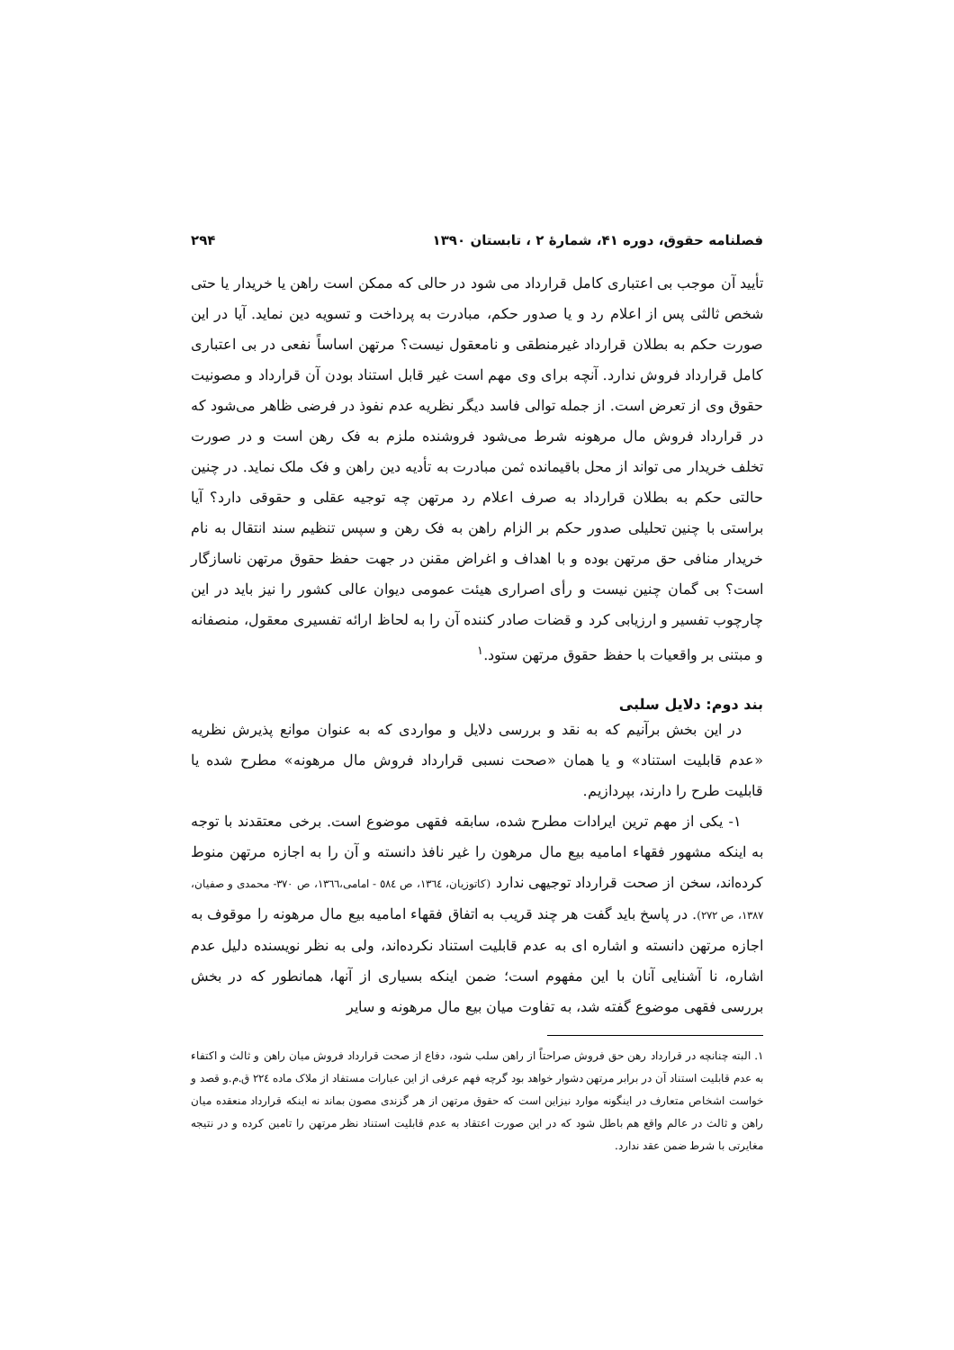فصلنامه حقوق، دوره ۴۱، شمارهٔ ۲ ، تابستان ۱۳۹۰ ۲۹۴
تأیید آن موجب بی اعتباری کامل قرارداد می شود در حالی که ممکن است راهن یا خریدار یا حتی شخص ثالثی پس از اعلام رد و یا صدور حکم، مبادرت به پرداخت و تسویه دین نماید. آیا در این صورت حکم به بطلان قرارداد غیرمنطقی و نامعقول نیست؟ مرتهن اساساً نفعی در بی اعتباری کامل قرارداد فروش ندارد. آنچه برای وی مهم است غیر قابل استناد بودن آن قرارداد و مصونیت حقوق وی از تعرض است. از جمله توالی فاسد دیگر نظریه عدم نفوذ در فرضی ظاهر می‌شود که در قرارداد فروش مال مرهونه شرط می‌شود فروشنده ملزم به فک رهن است و در صورت تخلف خریدار می تواند از محل باقیمانده ثمن مبادرت به تأدیه دین راهن و فک ملک نماید. در چنین حالتی حکم به بطلان قرارداد به صرف اعلام رد مرتهن چه توجیه عقلی و حقوقی دارد؟ آیا براستی با چنین تحلیلی صدور حکم بر الزام راهن به فک رهن و سپس تنظیم سند انتقال به نام خریدار منافی حق مرتهن بوده و با اهداف و اغراض مقنن در جهت حفظ حقوق مرتهن ناسازگار است؟ بی گمان چنین نیست و رأی اصراری هیئت عمومی دیوان عالی کشور را نیز باید در این چارچوب تفسیر و ارزیابی کرد و قضات صادر کننده آن را به لحاظ ارائه تفسیری معقول، منصفانه و مبتنی بر واقعیات با حفظ حقوق مرتهن ستود.<sup>۱</sup>
بند دوم: دلایل سلبی
در این بخش برآنیم که به نقد و بررسی دلایل و مواردی که به عنوان موانع پذیرش نظریه «عدم قابلیت استناد» و یا همان «صحت نسبی قرارداد فروش مال مرهونه» مطرح شده یا قابلیت طرح را دارند، بپردازیم.
۱- یکی از مهم ترین ایرادات مطرح شده، سابقه فقهی موضوع است. برخی معتقدند با توجه به اینکه مشهور فقهاء امامیه بیع مال مرهون را غیر نافذ دانسته و آن را به اجازه مرتهن منوط کرده‌اند، سخن از صحت قرارداد توجیهی ندارد (کاتوزیان، ۱۳٦٤، ص ٥٨٤ - امامی،۱۳٦٦، ص ۳۷۰- محمدی و صفیان، ۱۳۸۷، ص ۲۷۲). در پاسخ باید گفت هر چند قریب به اتفاق فقهاء امامیه بیع مال مرهونه را موقوف به اجازه مرتهن دانسته و اشاره ای به عدم قابلیت استناد نکرده‌اند، ولی به نظر نویسنده دلیل عدم اشاره، نا آشنایی آنان با این مفهوم است؛ ضمن اینکه بسیاری از آنها، همانطور که در بخش بررسی فقهی موضوع گفته شد، به تفاوت میان بیع مال مرهونه و سایر
۱. البته چنانچه در قرارداد رهن حق فروش صراحتاً از راهن سلب شود، دفاع از صحت قرارداد فروش میان راهن و ثالث و اکتفاء به عدم قابلیت استناد آن در برابر مرتهن دشوار خواهد بود گرچه فهم عرفی از این عبارات مستفاد از ملاک ماده ۲۲٤ ق.م.و قصد و خواست اشخاص متعارف در اینگونه موارد نیزاین است که حقوق مرتهن از هر گزندی مصون بماند نه اینکه قرارداد منعقده میان راهن و ثالث در عالم واقع هم باطل شود که در این صورت اعتقاد به عدم قابلیت استناد نظر مرتهن را تامین کرده و در نتیجه مغایرتی با شرط ضمن عقد ندارد.